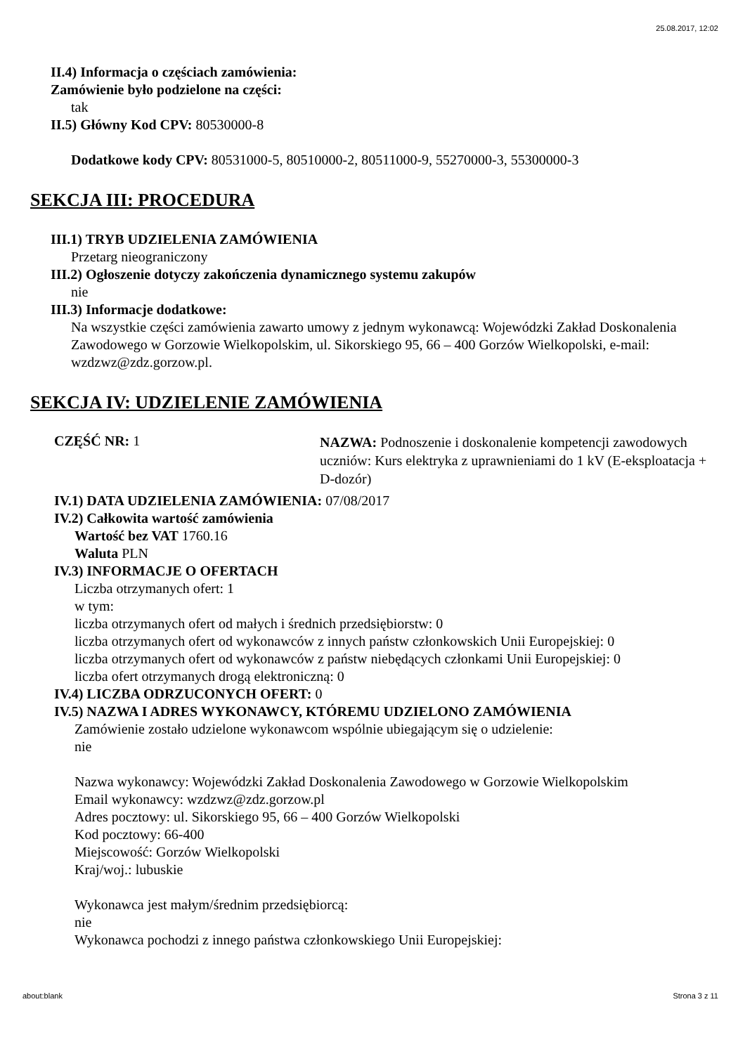25.08.2017, 12:02
II.4) Informacja o częściach zamówienia:
Zamówienie było podzielone na części:
tak
II.5) Główny Kod CPV: 80530000-8
Dodatkowe kody CPV: 80531000-5, 80510000-2, 80511000-9, 55270000-3, 55300000-3
SEKCJA III: PROCEDURA
III.1) TRYB UDZIELENIA ZAMÓWIENIA
Przetarg nieograniczony
III.2) Ogłoszenie dotyczy zakończenia dynamicznego systemu zakupów
nie
III.3) Informacje dodatkowe:
Na wszystkie części zamówienia zawarto umowy z jednym wykonawcą: Wojewódzki Zakład Doskonalenia Zawodowego w Gorzowie Wielkopolskim, ul. Sikorskiego 95, 66 – 400 Gorzów Wielkopolski, e-mail: wzdzwz@zdz.gorzow.pl.
SEKCJA IV: UDZIELENIE ZAMÓWIENIA
CZĘŚĆ NR: 1
NAZWA: Podnoszenie i doskonalenie kompetencji zawodowych uczniów: Kurs elektryka z uprawnieniami do 1 kV (E-eksploatacja + D-dozór)
IV.1) DATA UDZIELENIA ZAMÓWIENIA: 07/08/2017
IV.2) Całkowita wartość zamówienia
Wartość bez VAT 1760.16
Waluta PLN
IV.3) INFORMACJE O OFERTACH
Liczba otrzymanych ofert: 1
w tym:
liczba otrzymanych ofert od małych i średnich przedsiębiorstw: 0
liczba otrzymanych ofert od wykonawców z innych państw członkowskich Unii Europejskiej: 0
liczba otrzymanych ofert od wykonawców z państw niebędących członkami Unii Europejskiej: 0
liczba ofert otrzymanych drogą elektroniczną: 0
IV.4) LICZBA ODRZUCONYCH OFERT: 0
IV.5) NAZWA I ADRES WYKONAWCY, KTÓREMU UDZIELONO ZAMÓWIENIA
Zamówienie zostało udzielone wykonawcom wspólnie ubiegającym się o udzielenie:
nie
Nazwa wykonawcy: Wojewódzki Zakład Doskonalenia Zawodowego w Gorzowie Wielkopolskim
Email wykonawcy: wzdzwz@zdz.gorzow.pl
Adres pocztowy: ul. Sikorskiego 95, 66 – 400 Gorzów Wielkopolski
Kod pocztowy: 66-400
Miejscowość: Gorzów Wielkopolski
Kraj/woj.: lubuskie
Wykonawca jest małym/średnim przedsiębiorcą:
nie
Wykonawca pochodzi z innego państwa członkowskiego Unii Europejskiej:
about:blank Strona 3 z 11